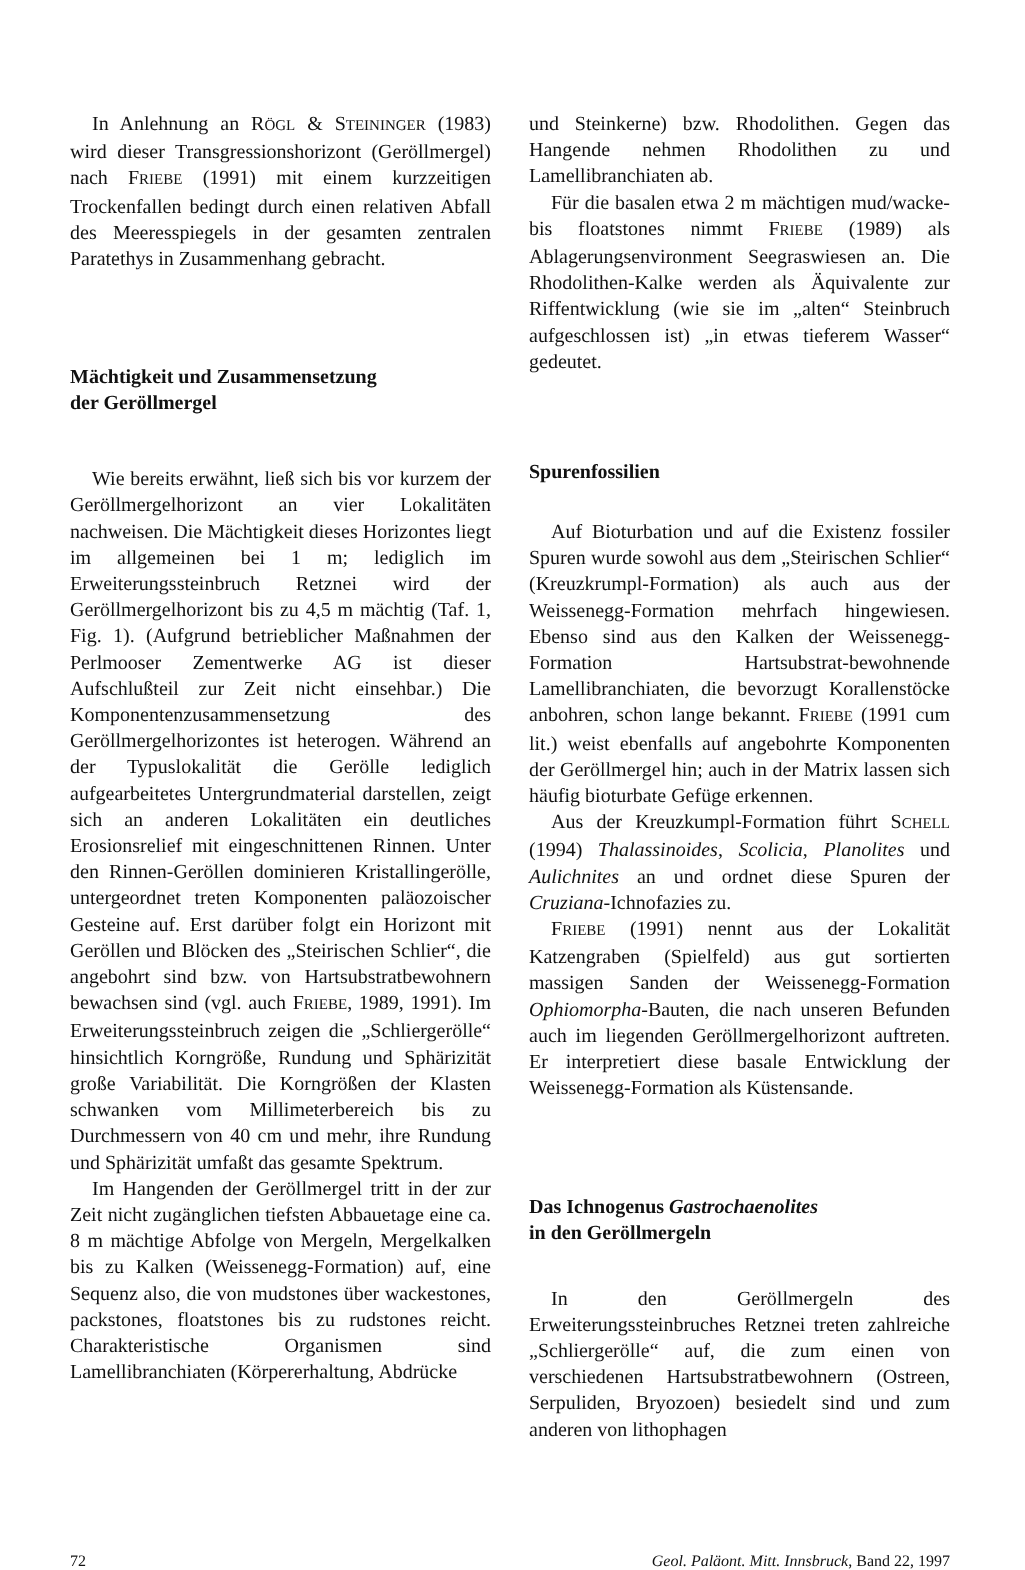In Anlehnung an RÖGL & STEININGER (1983) wird dieser Transgressionshorizont (Geröllmergel) nach FRIEBE (1991) mit einem kurzzeitigen Trockenfallen bedingt durch einen relativen Abfall des Meeresspiegels in der gesamten zentralen Paratethys in Zusammenhang gebracht.
Mächtigkeit und Zusammensetzung
der Geröllmergel
Wie bereits erwähnt, ließ sich bis vor kurzem der Geröllmergelhorizont an vier Lokalitäten nachweisen. Die Mächtigkeit dieses Horizontes liegt im allgemeinen bei 1 m; lediglich im Erweiterungssteinbruch Retznei wird der Geröllmergelhorizont bis zu 4,5 m mächtig (Taf. 1, Fig. 1). (Aufgrund betrieblicher Maßnahmen der Perlmooser Zementwerke AG ist dieser Aufschlußteil zur Zeit nicht einsehbar.) Die Komponentenzusammensetzung des Geröllmergelhorizontes ist heterogen. Während an der Typuslokalität die Gerölle lediglich aufgearbeitetes Untergrundmaterial darstellen, zeigt sich an anderen Lokalitäten ein deutliches Erosionsrelief mit eingeschnittenen Rinnen. Unter den Rinnen-Geröllen dominieren Kristallingerölle, untergeordnet treten Komponenten paläozoischer Gesteine auf. Erst darüber folgt ein Horizont mit Geröllen und Blöcken des „Steirischen Schlier“, die angebohrt sind bzw. von Hartsubstratbewohnern bewachsen sind (vgl. auch FRIEBE, 1989, 1991). Im Erweiterungssteinbruch zeigen die „Schliergerölle“ hinsichtlich Korngröße, Rundung und Sphärizität große Variabilität. Die Korngrößen der Klasten schwanken vom Millimeterbereich bis zu Durchmessern von 40 cm und mehr, ihre Rundung und Sphärizität umfaßt das gesamte Spektrum.
Im Hangenden der Geröllmergel tritt in der zur Zeit nicht zugänglichen tiefsten Abbauetage eine ca. 8 m mächtige Abfolge von Mergeln, Mergelkalken bis zu Kalken (Weissenegg-Formation) auf, eine Sequenz also, die von mudstones über wackestones, packstones, floatstones bis zu rudstones reicht. Charakteristische Organismen sind Lamellibranchiaten (Körpererhaltung, Abdrücke
und Steinkerne) bzw. Rhodolithen. Gegen das Hangende nehmen Rhodolithen zu und Lamellibranchiaten ab.
Für die basalen etwa 2 m mächtigen mud/wacke- bis floatstones nimmt FRIEBE (1989) als Ablagerungsenvironment Seegraswiesen an. Die Rhodolithen-Kalke werden als Äquivalente zur Riffentwicklung (wie sie im „alten“ Steinbruch aufgeschlossen ist) „in etwas tieferem Wasser“ gedeutet.
Spurenfossilien
Auf Bioturbation und auf die Existenz fossiler Spuren wurde sowohl aus dem „Steirischen Schlier“ (Kreuzkrumpl-Formation) als auch aus der Weissenegg-Formation mehrfach hingewiesen. Ebenso sind aus den Kalken der Weissenegg-Formation Hartsubstrat-bewohnende Lamellibranchiaten, die bevorzugt Korallenstöcke anbohren, schon lange bekannt. FRIEBE (1991 cum lit.) weist ebenfalls auf angebohrte Komponenten der Geröllmergel hin; auch in der Matrix lassen sich häufig bioturbate Gefüge erkennen.
Aus der Kreuzkumpl-Formation führt SCHELL (1994) Thalassinoides, Scolicia, Planolites und Aulichnites an und ordnet diese Spuren der Cruziana-Ichnofazies zu.
FRIEBE (1991) nennt aus der Lokalität Katzengraben (Spielfeld) aus gut sortierten massigen Sanden der Weissenegg-Formation Ophiomorpha-Bauten, die nach unseren Befunden auch im liegenden Geröllmergelhorizont auftreten. Er interpretiert diese basale Entwicklung der Weissenegg-Formation als Küstensande.
Das Ichnogenus Gastrochaenolites
in den Geröllmergeln
In den Geröllmergeln des Erweiterungssteinbruches Retznei treten zahlreiche „Schliergerölle“ auf, die zum einen von verschiedenen Hartsubstratbewohnern (Ostreen, Serpuliden, Bryozoen) besiedelt sind und zum anderen von lithophagen
72 Geol. Paläont. Mitt. Innsbruck, Band 22, 1997